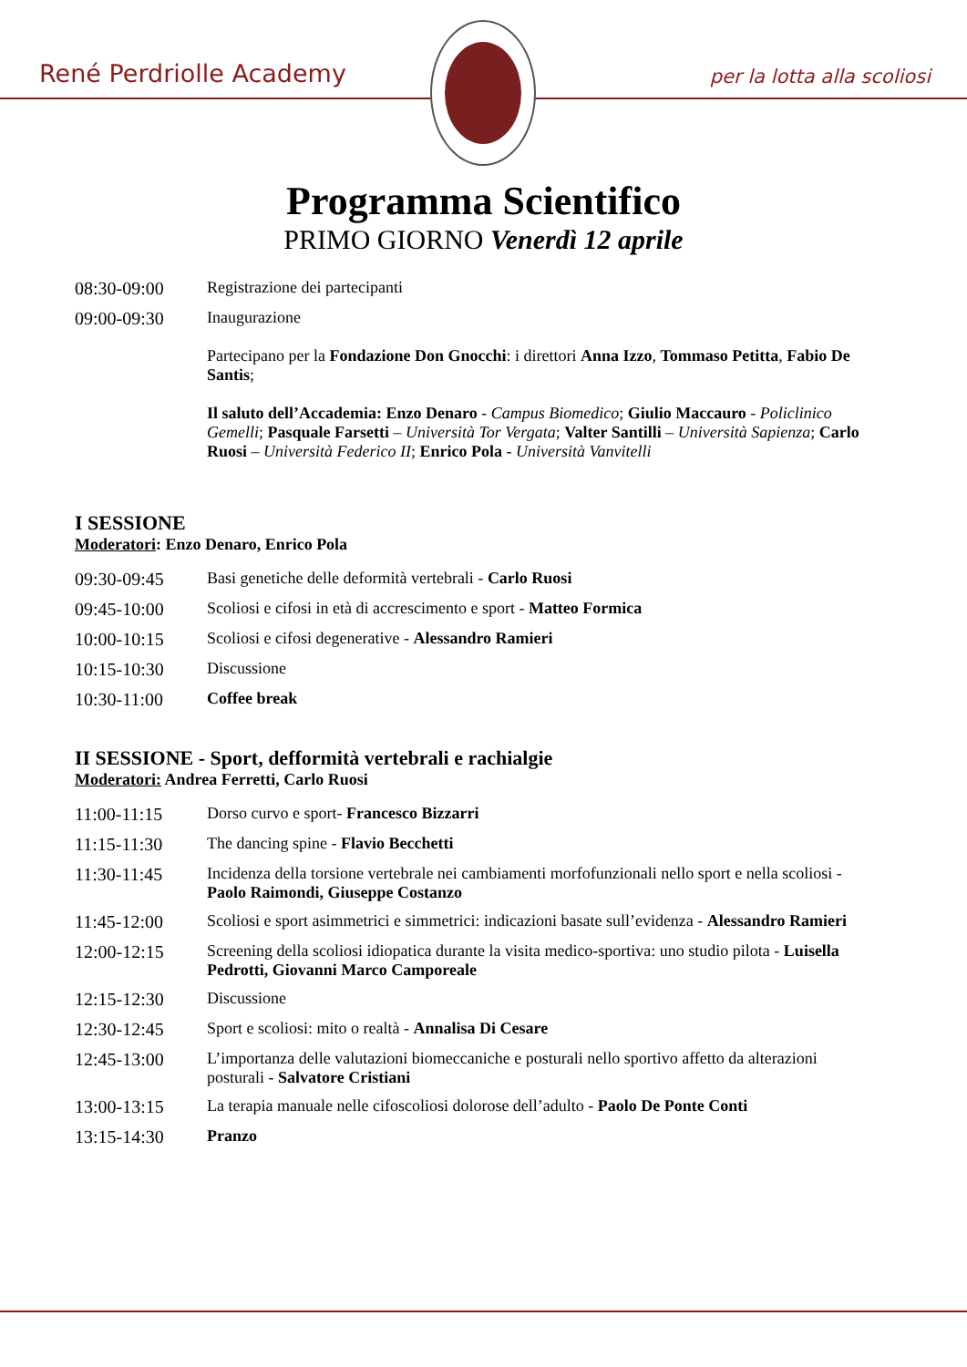René Perdriolle Academy per la lotta alla scoliosi
Programma Scientifico
PRIMO GIORNO Venerdì 12 aprile
08:30-09:00 Registrazione dei partecipanti
09:00-09:30 Inaugurazione
Partecipano per la Fondazione Don Gnocchi: i direttori Anna Izzo, Tommaso Petitta, Fabio De Santis;
Il saluto dell’Accademia: Enzo Denaro - Campus Biomedico; Giulio Maccauro - Policlinico Gemelli; Pasquale Farsetti – Università Tor Vergata; Valter Santilli – Università Sapienza; Carlo Ruosi – Università Federico II; Enrico Pola - Università Vanvitelli
I SESSIONE
Moderatori: Enzo Denaro, Enrico Pola
09:30-09:45 Basi genetiche delle deformità vertebrali - Carlo Ruosi
09:45-10:00 Scoliosi e cifosi in età di accrescimento e sport - Matteo Formica
10:00-10:15 Scoliosi e cifosi degenerative - Alessandro Ramieri
10:15-10:30 Discussione
10:30-11:00 Coffee break
II SESSIONE - Sport, defformità vertebrali e rachialgie
Moderatori: Andrea Ferretti, Carlo Ruosi
11:00-11:15 Dorso curvo e sport- Francesco Bizzarri
11:15-11:30 The dancing spine - Flavio Becchetti
11:30-11:45 Incidenza della torsione vertebrale nei cambiamenti morfofunzionali nello sport e nella scoliosi - Paolo Raimondi, Giuseppe Costanzo
11:45-12:00 Scoliosi e sport asimmetrici e simmetrici: indicazioni basate sull’evidenza - Alessandro Ramieri
12:00-12:15 Screening della scoliosi idiopatica durante la visita medico-sportiva: uno studio pilota - Luisella Pedrotti, Giovanni Marco Camporeale
12:15-12:30 Discussione
12:30-12:45 Sport e scoliosi: mito o realtà - Annalisa Di Cesare
12:45-13:00 L’importanza delle valutazioni biomeccaniche e posturali nello sportivo affetto da alterazioni posturali - Salvatore Cristiani
13:00-13:15 La terapia manuale nelle cifoscoliosi dolorose dell’adulto - Paolo De Ponte Conti
13:15-14:30 Pranzo